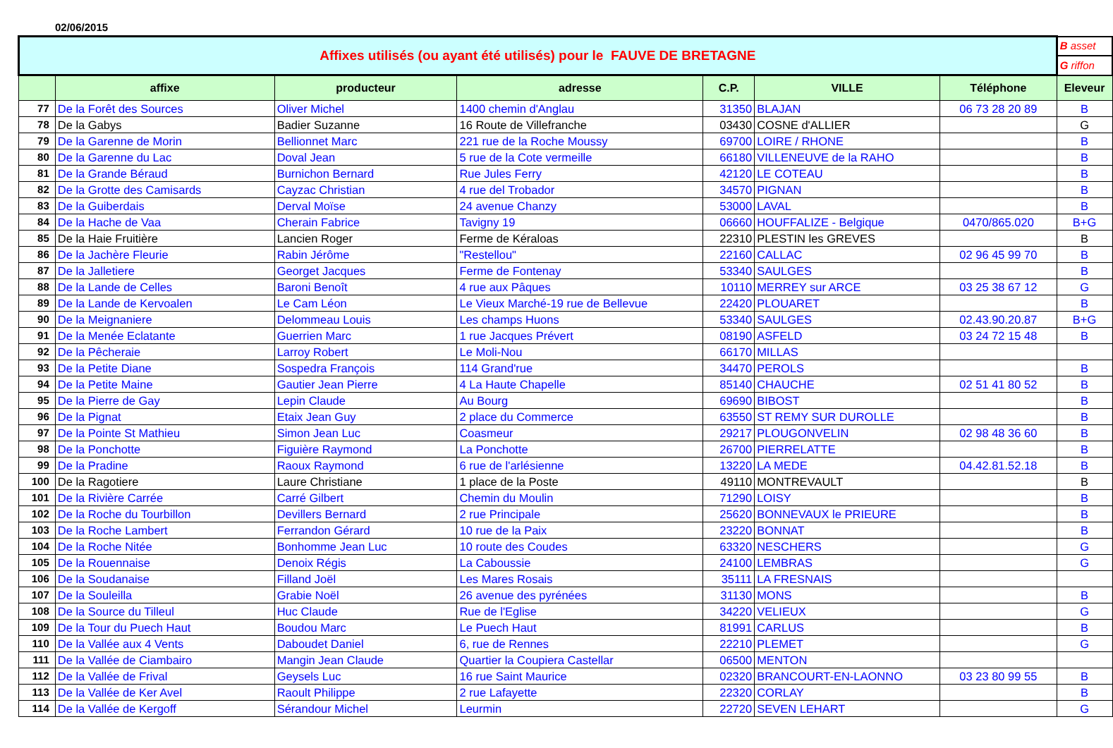02/06/2015
| Affixes utilisés (ou ayant été utilisés) pour le FAUVE DE BRETAGNE | | | | | | | B asset |
| | | | | | | | G riffon |
| | affixe | producteur | adresse | C.P. | VILLE | Téléphone | Eleveur |
| 77 | De la Forêt des Sources | Oliver Michel | 1400 chemin d'Anglau | 31350 | BLAJAN | 06 73 28 20 89 | B |
| 78 | De la Gabys | Badier Suzanne | 16 Route de Villefranche | 03430 | COSNE d'ALLIER | | G |
| 79 | De la Garenne de Morin | Bellionnet Marc | 221 rue de la Roche Moussy | 69700 | LOIRE / RHONE | | B |
| 80 | De la Garenne du Lac | Doval Jean | 5 rue de la Cote vermeille | 66180 | VILLENEUVE de la RAHO | | B |
| 81 | De la Grande Béraud | Burnichon Bernard | Rue Jules Ferry | 42120 | LE COTEAU | | B |
| 82 | De la Grotte des Camisards | Cayzac Christian | 4 rue del Trobador | 34570 | PIGNAN | | B |
| 83 | De la Guiberdais | Derval Moïse | 24 avenue Chanzy | 53000 | LAVAL | | B |
| 84 | De la Hache de Vaa | Cherain Fabrice | Tavigny 19 | 06660 | HOUFFALIZE - Belgique | 0470/865.020 | B+G |
| 85 | De la Haie Fruitière | Lancien Roger | Ferme de Kéraloas | 22310 | PLESTIN les GREVES | | B |
| 86 | De la Jachère Fleurie | Rabin Jérôme | "Restellou" | 22160 | CALLAC | 02 96 45 99 70 | B |
| 87 | De la Jalletiere | Georget Jacques | Ferme de Fontenay | 53340 | SAULGES | | B |
| 88 | De la Lande de Celles | Baroni Benoît | 4 rue aux Pâques | 10110 | MERREY sur ARCE | 03 25 38 67 12 | G |
| 89 | De la Lande de Kervoalen | Le Cam Léon | Le Vieux Marché-19 rue de Bellevue | 22420 | PLOUARET | | B |
| 90 | De la Meignaniere | Delommeau Louis | Les champs Huons | 53340 | SAULGES | 02.43.90.20.87 | B+G |
| 91 | De la Menée Eclatante | Guerrien Marc | 1 rue Jacques Prévert | 08190 | ASFELD | 03 24 72 15 48 | B |
| 92 | De la Pêcheraie | Larroy Robert | Le Moli-Nou | 66170 | MILLAS | | |
| 93 | De la Petite Diane | Sospedra François | 114 Grand'rue | 34470 | PEROLS | | B |
| 94 | De la Petite Maine | Gautier Jean Pierre | 4 La Haute Chapelle | 85140 | CHAUCHE | 02 51 41 80 52 | B |
| 95 | De la Pierre de Gay | Lepin Claude | Au Bourg | 69690 | BIBOST | | B |
| 96 | De la Pignat | Etaix Jean Guy | 2 place du Commerce | 63550 | ST REMY SUR DUROLLE | | B |
| 97 | De la Pointe St Mathieu | Simon Jean Luc | Coasmeur | 29217 | PLOUGONVELIN | 02 98 48 36 60 | B |
| 98 | De la Ponchotte | Figuière Raymond | La Ponchotte | 26700 | PIERRELATTE | | B |
| 99 | De la Pradine | Raoux Raymond | 6 rue de l'arlésienne | 13220 | LA MEDE | 04.42.81.52.18 | B |
| 100 | De la Ragotiere | Laure Christiane | 1 place de la Poste | 49110 | MONTREVAULT | | B |
| 101 | De la Rivière Carrée | Carré Gilbert | Chemin du Moulin | 71290 | LOISY | | B |
| 102 | De la Roche du Tourbillon | Devillers Bernard | 2 rue Principale | 25620 | BONNEVAUX le PRIEURE | | B |
| 103 | De la Roche Lambert | Ferrandon Gérard | 10 rue de la Paix | 23220 | BONNAT | | B |
| 104 | De la Roche Nitée | Bonhomme Jean Luc | 10 route des Coudes | 63320 | NESCHERS | | G |
| 105 | De la Rouennaise | Denoix Régis | La Caboussie | 24100 | LEMBRAS | | G |
| 106 | De la Soudanaise | Filland Joël | Les Mares Rosais | 35111 | LA FRESNAIS | | |
| 107 | De la Souleilla | Grabie Noël | 26 avenue des pyrénées | 31130 | MONS | | B |
| 108 | De la Source du Tilleul | Huc Claude | Rue de l'Eglise | 34220 | VELIEUX | | G |
| 109 | De la Tour du Puech Haut | Boudou Marc | Le Puech Haut | 81991 | CARLUS | | B |
| 110 | De la Vallée aux 4 Vents | Daboudet Daniel | 6, rue de Rennes | 22210 | PLEMET | | G |
| 111 | De la Vallée de Ciambairo | Mangin Jean Claude | Quartier la Coupiera Castellar | 06500 | MENTON | | |
| 112 | De la Vallée de Frival | Geysels Luc | 16 rue Saint Maurice | 02320 | BRANCOURT-EN-LAONNO | 03 23 80 99 55 | B |
| 113 | De la Vallée de Ker Avel | Raoult Philippe | 2 rue Lafayette | 22320 | CORLAY | | B |
| 114 | De la Vallée de Kergoff | Sérandour Michel | Leurmin | 22720 | SEVEN LEHART | | G |